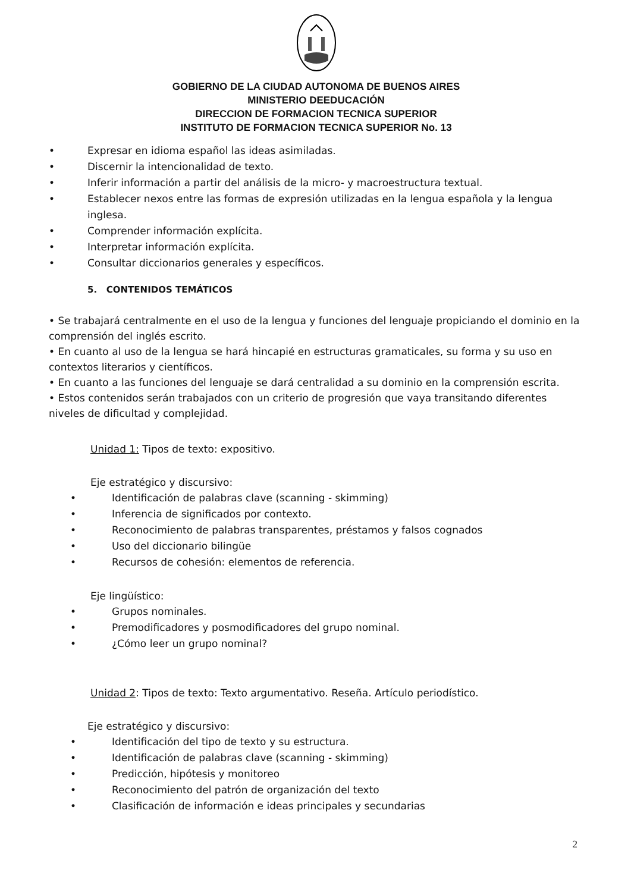GOBIERNO DE LA CIUDAD AUTONOMA DE BUENOS AIRES
MINISTERIO DEEDUCACIÓN
DIRECCION DE FORMACION TECNICA SUPERIOR
INSTITUTO DE FORMACION TECNICA SUPERIOR No. 13
• Expresar en idioma español las ideas asimiladas.
• Discernir la intencionalidad de texto.
• Inferir información a partir del análisis de la micro- y macroestructura textual.
• Establecer nexos entre las formas de expresión utilizadas en la lengua española y la lengua inglesa.
• Comprender información explícita.
• Interpretar información explícita.
• Consultar diccionarios generales y específicos.
5. CONTENIDOS TEMÁTICOS
• Se trabajará centralmente en el uso de la lengua y funciones del lenguaje propiciando el dominio en la comprensión del inglés escrito.
• En cuanto al uso de la lengua se hará hincapié en estructuras gramaticales, su forma y su uso en contextos literarios y científicos.
• En cuanto a las funciones del lenguaje se dará centralidad a su dominio en la comprensión escrita.
• Estos contenidos serán trabajados con un criterio de progresión que vaya transitando diferentes niveles de dificultad y complejidad.
Unidad 1: Tipos de texto: expositivo.
Eje estratégico y discursivo:
• Identificación de palabras clave (scanning - skimming)
• Inferencia de significados por contexto.
• Reconocimiento de palabras transparentes, préstamos y falsos cognados
• Uso del diccionario bilingüe
• Recursos de cohesión: elementos de referencia.
Eje lingüístico:
• Grupos nominales.
• Premodificadores y posmodificadores del grupo nominal.
• ¿Cómo leer un grupo nominal?
Unidad 2: Tipos de texto: Texto argumentativo. Reseña. Artículo periodístico.
Eje estratégico y discursivo:
• Identificación del tipo de texto y su estructura.
• Identificación de palabras clave (scanning - skimming)
• Predicción, hipótesis y monitoreo
• Reconocimiento del patrón de organización del texto
• Clasificación de información e ideas principales y secundarias
2